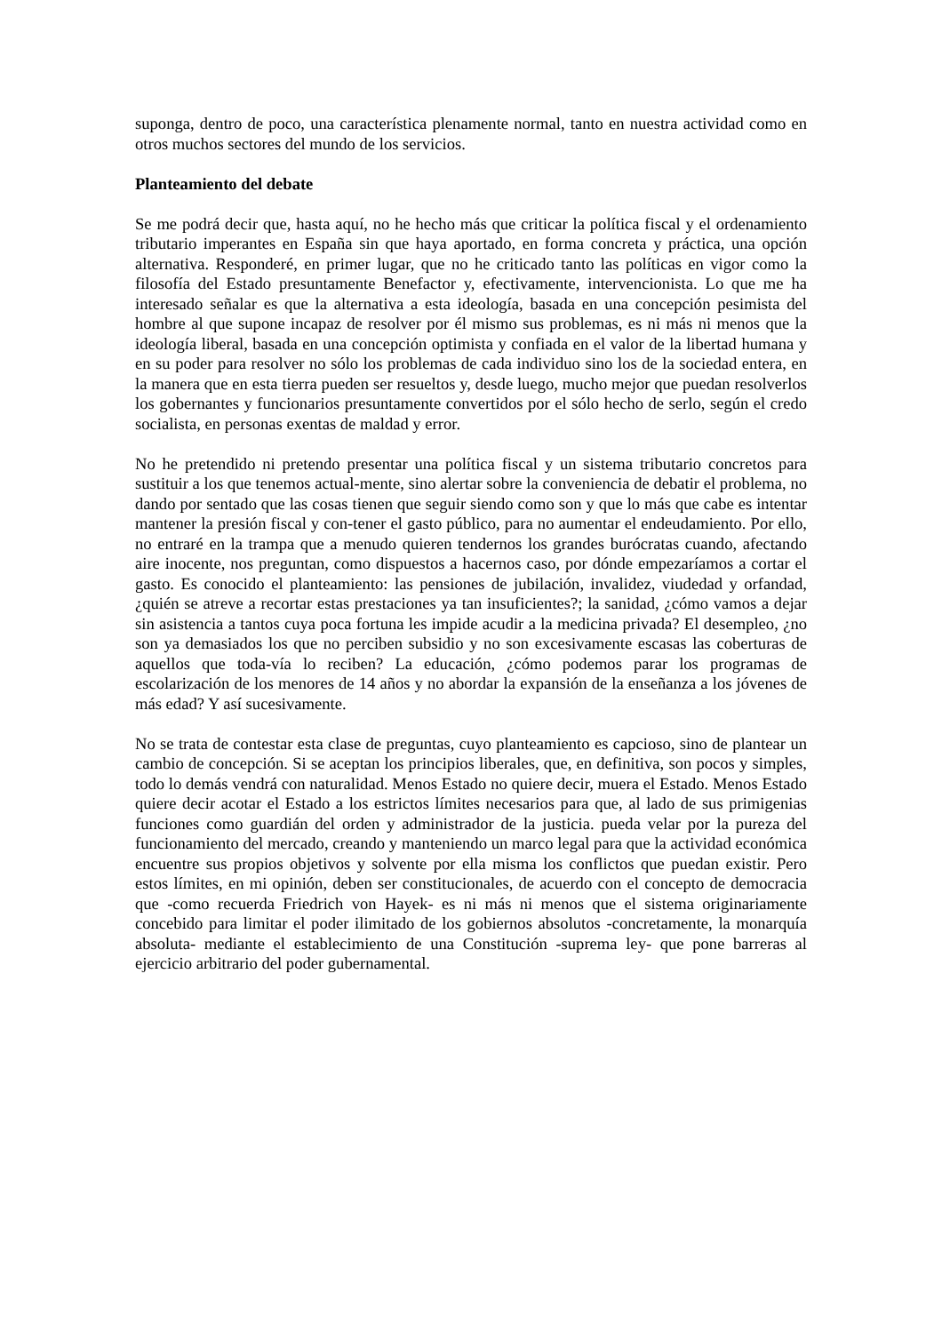suponga, dentro de poco, una característica plenamente normal, tanto en nuestra actividad como en otros muchos sectores del mundo de los servicios.
Planteamiento del debate
Se me podrá decir que, hasta aquí, no he hecho más que criticar la política fiscal y el ordenamiento tributario imperantes en España sin que haya aportado, en forma concreta y práctica, una opción alternativa. Responderé, en primer lugar, que no he criticado tanto las políticas en vigor como la filosofía del Estado presuntamente Benefactor y, efectivamente, intervencionista. Lo que me ha interesado señalar es que la alternativa a esta ideología, basada en una concepción pesimista del hombre al que supone incapaz de resolver por él mismo sus problemas, es ni más ni menos que la ideología liberal, basada en una concepción optimista y confiada en el valor de la libertad humana y en su poder para resolver no sólo los problemas de cada individuo sino los de la sociedad entera, en la manera que en esta tierra pueden ser resueltos y, desde luego, mucho mejor que puedan resolverlos los gobernantes y funcionarios presuntamente convertidos por el sólo hecho de serlo, según el credo socialista, en personas exentas de maldad y error.
No he pretendido ni pretendo presentar una política fiscal y un sistema tributario concretos para sustituir a los que tenemos actual-mente, sino alertar sobre la conveniencia de debatir el problema, no dando por sentado que las cosas tienen que seguir siendo como son y que lo más que cabe es intentar mantener la presión fiscal y con-tener el gasto público, para no aumentar el endeudamiento. Por ello, no entraré en la trampa que a menudo quieren tendernos los grandes burócratas cuando, afectando aire inocente, nos preguntan, como dispuestos a hacernos caso, por dónde empezaríamos a cortar el gasto. Es conocido el planteamiento: las pensiones de jubilación, invalidez, viudedad y orfandad, ¿quién se atreve a recortar estas prestaciones ya tan insuficientes?; la sanidad, ¿cómo vamos a dejar sin asistencia a tantos cuya poca fortuna les impide acudir a la medicina privada? El desempleo, ¿no son ya demasiados los que no perciben subsidio y no son excesivamente escasas las coberturas de aquellos que toda-vía lo reciben? La educación, ¿cómo podemos parar los programas de escolarización de los menores de 14 años y no abordar la expansión de la enseñanza a los jóvenes de más edad? Y así sucesivamente.
No se trata de contestar esta clase de preguntas, cuyo planteamiento es capcioso, sino de plantear un cambio de concepción. Si se aceptan los principios liberales, que, en definitiva, son pocos y simples, todo lo demás vendrá con naturalidad. Menos Estado no quiere decir, muera el Estado. Menos Estado quiere decir acotar el Estado a los estrictos límites necesarios para que, al lado de sus primigenias funciones como guardián del orden y administrador de la justicia. pueda velar por la pureza del funcionamiento del mercado, creando y manteniendo un marco legal para que la actividad económica encuentre sus propios objetivos y solvente por ella misma los conflictos que puedan existir. Pero estos límites, en mi opinión, deben ser constitucionales, de acuerdo con el concepto de democracia que -como recuerda Friedrich von Hayek- es ni más ni menos que el sistema originariamente concebido para limitar el poder ilimitado de los gobiernos absolutos -concretamente, la monarquía absoluta- mediante el establecimiento de una Constitución -suprema ley- que pone barreras al ejercicio arbitrario del poder gubernamental.